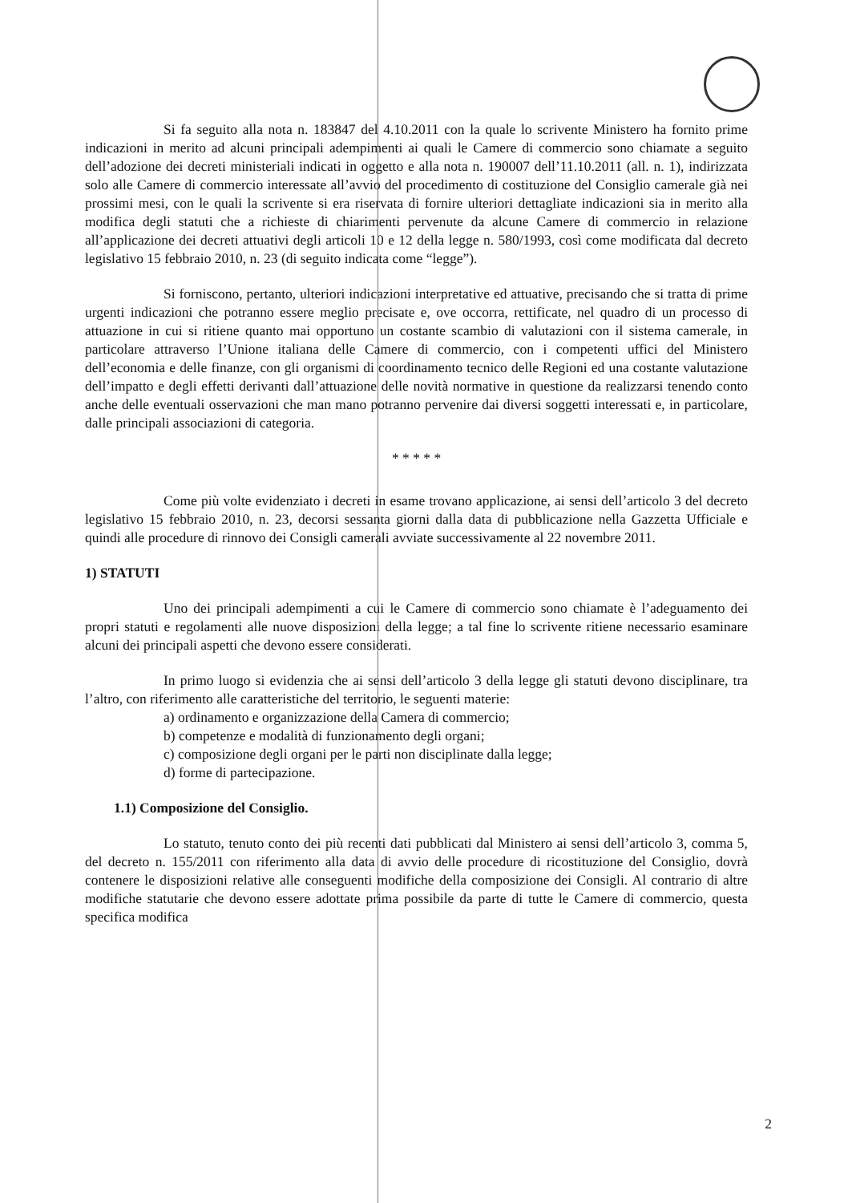Si fa seguito alla nota n. 183847 del 4.10.2011 con la quale lo scrivente Ministero ha fornito prime indicazioni in merito ad alcuni principali adempimenti ai quali le Camere di commercio sono chiamate a seguito dell’adozione dei decreti ministeriali indicati in oggetto e alla nota n. 190007 dell’11.10.2011 (all. n. 1), indirizzata solo alle Camere di commercio interessate all’avvio del procedimento di costituzione del Consiglio camerale già nei prossimi mesi, con le quali la scrivente si era riservata di fornire ulteriori dettagliate indicazioni sia in merito alla modifica degli statuti che a richieste di chiarimenti pervenute da alcune Camere di commercio in relazione all’applicazione dei decreti attuativi degli articoli 10 e 12 della legge n. 580/1993, così come modificata dal decreto legislativo 15 febbraio 2010, n. 23 (di seguito indicata come “legge”).
Si forniscono, pertanto, ulteriori indicazioni interpretative ed attuative, precisando che si tratta di prime urgenti indicazioni che potranno essere meglio precisate e, ove occorra, rettificate, nel quadro di un processo di attuazione in cui si ritiene quanto mai opportuno un costante scambio di valutazioni con il sistema camerale, in particolare attraverso l’Unione italiana delle Camere di commercio, con i competenti uffici del Ministero dell’economia e delle finanze, con gli organismi di coordinamento tecnico delle Regioni ed una costante valutazione dell’impatto e degli effetti derivanti dall’attuazione delle novità normative in questione da realizzarsi tenendo conto anche delle eventuali osservazioni che man mano potranno pervenire dai diversi soggetti interessati e, in particolare, dalle principali associazioni di categoria.
* * * * *
Come più volte evidenziato i decreti in esame trovano applicazione, ai sensi dell’articolo 3 del decreto legislativo 15 febbraio 2010, n. 23, decorsi sessanta giorni dalla data di pubblicazione nella Gazzetta Ufficiale e quindi alle procedure di rinnovo dei Consigli camerali avviate successivamente al 22 novembre 2011.
1) STATUTI
Uno dei principali adempimenti a cui le Camere di commercio sono chiamate è l’adeguamento dei propri statuti e regolamenti alle nuove disposizioni della legge; a tal fine lo scrivente ritiene necessario esaminare alcuni dei principali aspetti che devono essere considerati.
In primo luogo si evidenzia che ai sensi dell’articolo 3 della legge gli statuti devono disciplinare, tra l’altro, con riferimento alle caratteristiche del territorio, le seguenti materie:
a) ordinamento e organizzazione della Camera di commercio;
b) competenze e modalità di funzionamento degli organi;
c) composizione degli organi per le parti non disciplinate dalla legge;
d) forme di partecipazione.
1.1) Composizione del Consiglio.
Lo statuto, tenuto conto dei più recenti dati pubblicati dal Ministero ai sensi dell’articolo 3, comma 5, del decreto n. 155/2011 con riferimento alla data di avvio delle procedure di ricostituzione del Consiglio, dovrà contenere le disposizioni relative alle conseguenti modifiche della composizione dei Consigli. Al contrario di altre modifiche statutarie che devono essere adottate prima possibile da parte di tutte le Camere di commercio, questa specifica modifica
2